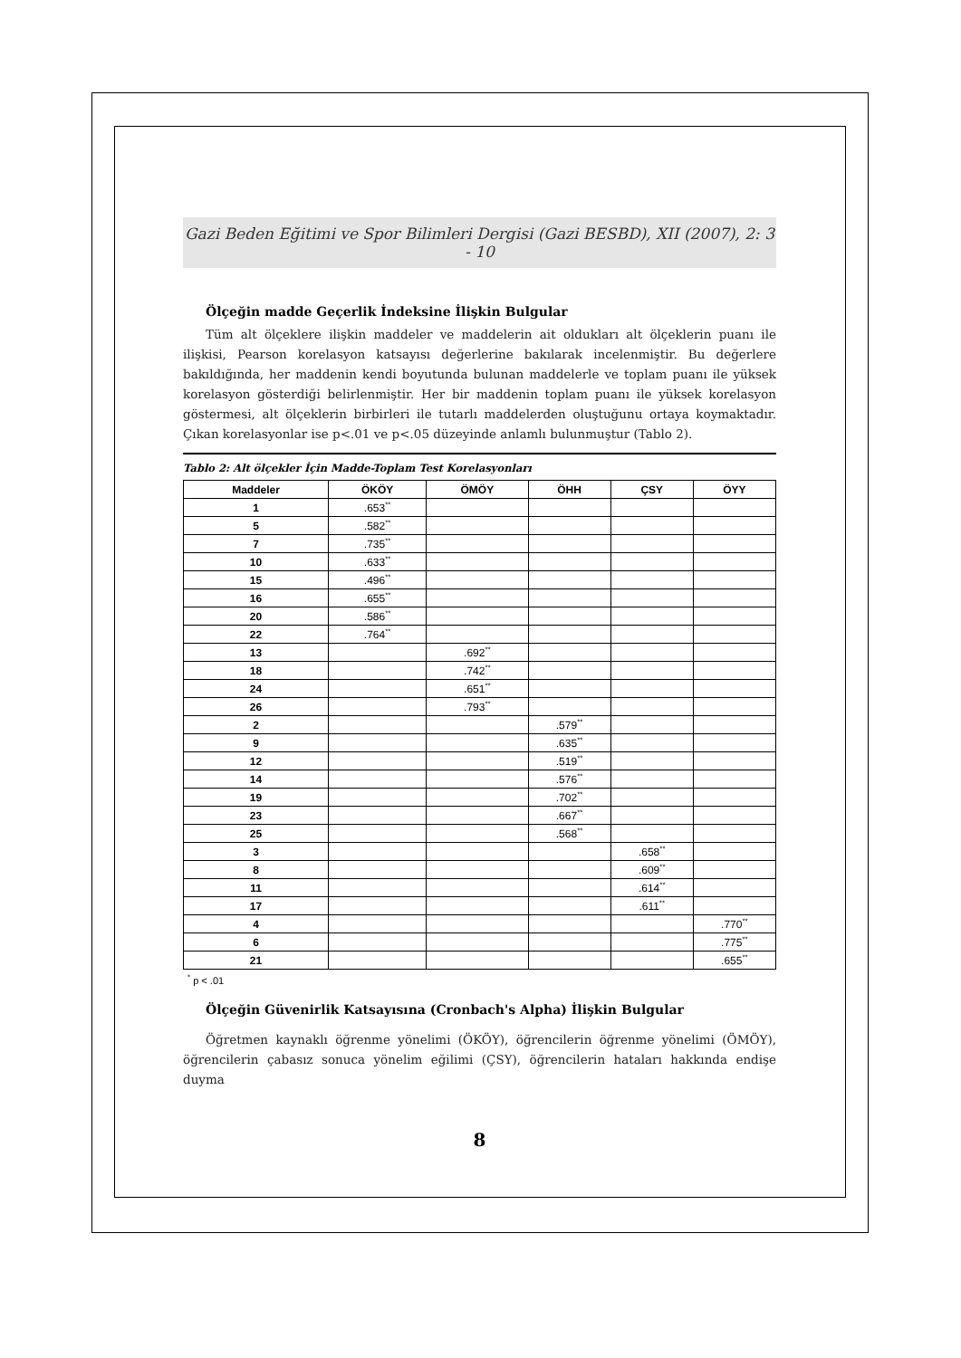Gazi Beden Eğitimi ve Spor Bilimleri Dergisi (Gazi BESBD), XII (2007), 2: 3 - 10
Ölçeğin madde Geçerlik İndeksine İlişkin Bulgular
Tüm alt ölçeklere ilişkin maddeler ve maddelerin ait oldukları alt ölçeklerin puanı ile ilişkisi, Pearson korelasyon katsayısı değerlerine bakılarak incelenmiştir. Bu değerlere bakıldığında, her maddenin kendi boyutunda bulunan maddelerle ve toplam puanı ile yüksek korelasyon gösterdiği belirlenmiştir. Her bir maddenin toplam puanı ile yüksek korelasyon göstermesi, alt ölçeklerin birbirleri ile tutarlı maddelerden oluştuğunu ortaya koymaktadır. Çıkan korelasyonlar ise p<.01 ve p<.05 düzeyinde anlamlı bulunmuştur (Tablo 2).
Tablo 2: Alt ölçekler İçin Madde-Toplam Test Korelasyonları
| Maddeler | ÖKÖY | ÖMÖY | ÖHH | ÇSY | ÖYY |
| --- | --- | --- | --- | --- | --- |
| 1 | .653<sup>**</sup> | | | | |
| 5 | .582<sup>**</sup> | | | | |
| 7 | .735<sup>**</sup> | | | | |
| 10 | .633<sup>**</sup> | | | | |
| 15 | .496<sup>**</sup> | | | | |
| 16 | .655<sup>**</sup> | | | | |
| 20 | .586<sup>**</sup> | | | | |
| 22 | .764<sup>**</sup> | | | | |
| 13 | | .692<sup>**</sup> | | | |
| 18 | | .742<sup>**</sup> | | | |
| 24 | | .651<sup>**</sup> | | | |
| 26 | | .793<sup>**</sup> | | | |
| 2 | | | .579<sup>**</sup> | | |
| 9 | | | .635<sup>**</sup> | | |
| 12 | | | .519<sup>**</sup> | | |
| 14 | | | .576<sup>**</sup> | | |
| 19 | | | .702<sup>**</sup> | | |
| 23 | | | .667<sup>**</sup> | | |
| 25 | | | .568<sup>**</sup> | | |
| 3 | | | | .658<sup>**</sup> | |
| 8 | | | | .609<sup>**</sup> | |
| 11 | | | | .614<sup>**</sup> | |
| 17 | | | | .611<sup>**</sup> | |
| 4 | | | | | .770<sup>**</sup> |
| 6 | | | | | .775<sup>**</sup> |
| 21 | | | | | .655<sup>**</sup> |
<sup>*</sup> p < .01
Ölçeğin Güvenirlik Katsayısına (Cronbach's Alpha) İlişkin Bulgular
Öğretmen kaynaklı öğrenme yönelimi (ÖKÖY), öğrencilerin öğrenme yönelimi (ÖMÖY), öğrencilerin çabasız sonuca yönelim eğilimi (ÇSY), öğrencilerin hataları hakkında endişe duyma
8